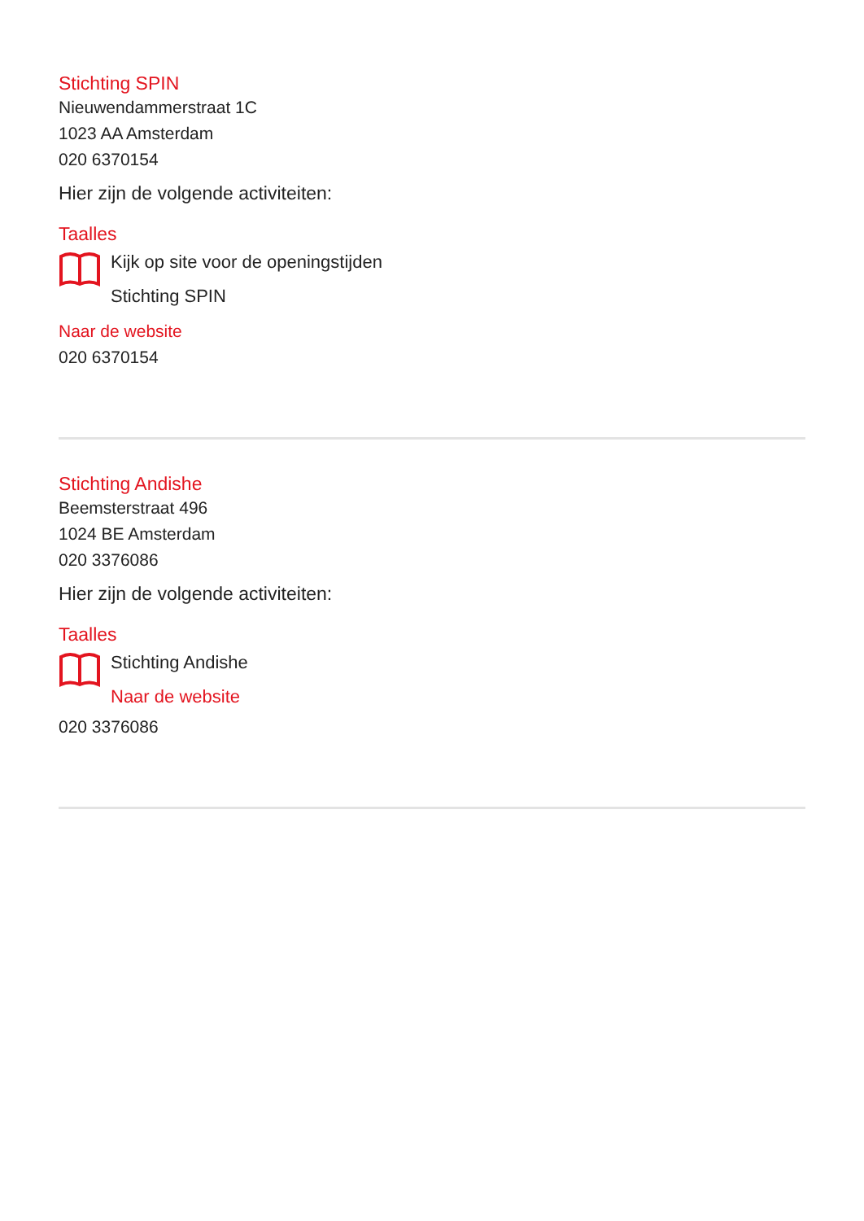Stichting SPIN
Nieuwendammerstraat 1C
1023 AA Amsterdam
020 6370154
Hier zijn de volgende activiteiten:
Taalles
Kijk op site voor de openingstijden
Stichting SPIN
Naar de website
020 6370154
Stichting Andishe
Beemsterstraat 496
1024 BE Amsterdam
020 3376086
Hier zijn de volgende activiteiten:
Taalles
Stichting Andishe
Naar de website
020 3376086